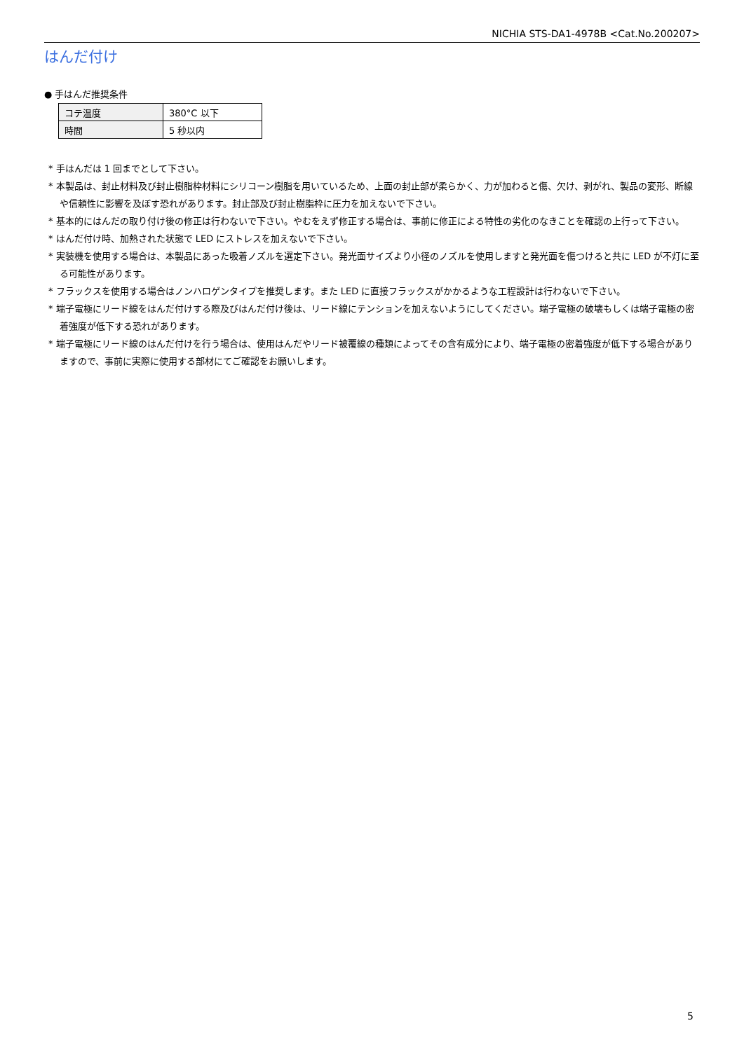NICHIA STS-DA1-4978B <Cat.No.200207>
はんだ付け
● 手はんだ推奨条件
| コテ温度 | 380°C 以下 |
| 時間 | 5 秒以内 |
* 手はんだは 1 回までとして下さい。
* 本製品は、封止材料及び封止樹脂枠材料にシリコーン樹脂を用いているため、上面の封止部が柔らかく、力が加わると傷、欠け、剥がれ、製品の変形、断線や信頼性に影響を及ぼす恐れがあります。封止部及び封止樹脂枠に圧力を加えないで下さい。
* 基本的にはんだの取り付け後の修正は行わないで下さい。やむをえず修正する場合は、事前に修正による特性の劣化のなきことを確認の上行って下さい。
* はんだ付け時、加熱された状態で LED にストレスを加えないで下さい。
* 実装機を使用する場合は、本製品にあった吸着ノズルを選定下さい。発光面サイズより小径のノズルを使用しますと発光面を傷つけると共に LED が不灯に至る可能性があります。
* フラックスを使用する場合はノンハロゲンタイプを推奨します。また LED に直接フラックスがかかるような工程設計は行わないで下さい。
* 端子電極にリード線をはんだ付けする際及びはんだ付け後は、リード線にテンションを加えないようにしてください。端子電極の破壊もしくは端子電極の密着強度が低下する恐れがあります。
* 端子電極にリード線のはんだ付けを行う場合は、使用はんだやリード被覆線の種類によってその含有成分により、端子電極の密着強度が低下する場合がありますので、事前に実際に使用する部材にてご確認をお願いします。
5